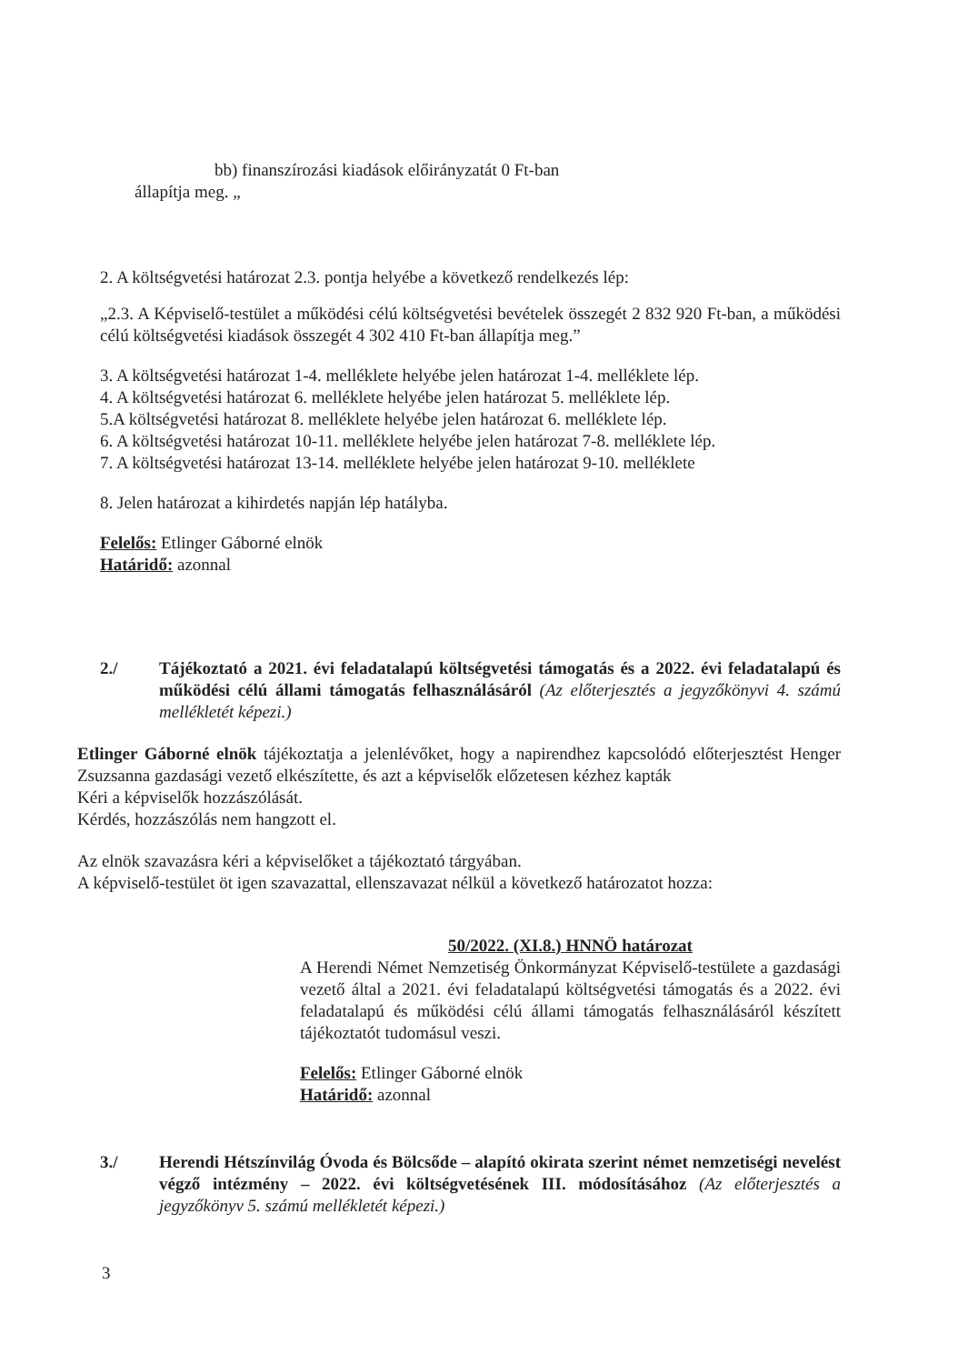bb) finanszírozási kiadások előirányzatát 0 Ft-ban
állapítja meg. „
2. A költségvetési határozat 2.3. pontja helyébe a következő rendelkezés lép:
„2.3. A Képviselő-testület a működési célú költségvetési bevételek összegét 2 832 920 Ft-ban, a működési célú költségvetési kiadások összegét 4 302 410 Ft-ban állapítja meg.”
3. A költségvetési határozat 1-4. melléklete helyébe jelen határozat 1-4. melléklete lép.
4. A költségvetési határozat 6. melléklete helyébe jelen határozat 5. melléklete lép.
5.A költségvetési határozat 8. melléklete helyébe jelen határozat 6. melléklete lép.
6. A költségvetési határozat 10-11. melléklete helyébe jelen határozat 7-8. melléklete lép.
7. A költségvetési határozat 13-14. melléklete helyébe jelen határozat 9-10. melléklete
8. Jelen határozat a kihirdetés napján lép hatályba.
Felelős: Etlinger Gáborné elnök
Határidő: azonnal
2./ Tájékoztató a 2021. évi feladatalapú költségvetési támogatás és a 2022. évi feladatalapú és működési célú állami támogatás felhasználásáról (Az előterjesztés a jegyzőkönyvi 4. számú mellékletét képezi.)
Etlinger Gáborné elnök tájékoztatja a jelenlévőket, hogy a napirendhez kapcsolódó előterjesztést Henger Zsuzsanna gazdasági vezető elkészítette, és azt a képviselők előzetesen kézhez kapták
Kéri a képviselők hozzászólását.
Kérdés, hozzászólás nem hangzott el.
Az elnök szavazásra kéri a képviselőket a tájékoztató tárgyában.
A képviselő-testület öt igen szavazattal, ellenszavazat nélkül a következő határozatot hozza:
50/2022. (XI.8.) HNNÖ határozat
A Herendi Német Nemzetiség Önkormányzat Képviselő-testülete a gazdasági vezető által a 2021. évi feladatalapú költségvetési támogatás és a 2022. évi feladatalapú és működési célú állami támogatás felhasználásáról készített tájékoztatót tudomásul veszi.
Felelős: Etlinger Gáborné elnök
Határidő: azonnal
3./ Herendi Hétszínvilág Óvoda és Bölcsőde – alapító okirata szerint német nemzetiségi nevelést végző intézmény – 2022. évi költségvetésének III. módosításához (Az előterjesztés a jegyzőkönyv 5. számú mellékletét képezi.)
3